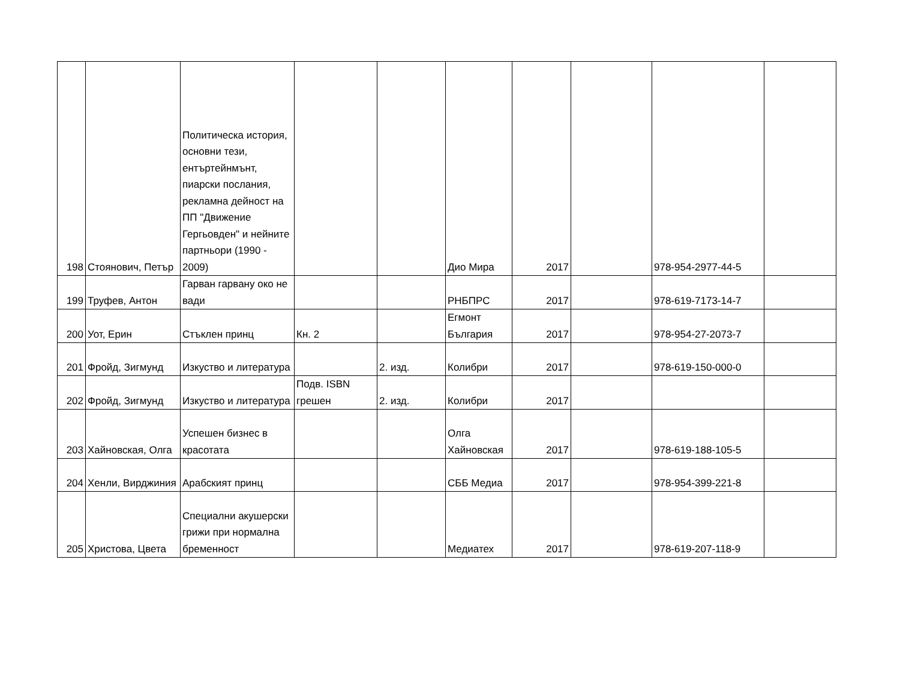| 198 | Стоянович, Петър | Политическа история, основни тези, ентъртейнмънт, пиарски послания, рекламна дейност на ПП "Движение Гергьовден" и нейните партньори (1990 - 2009) | | | Дио Мира | 2017 | | 978-954-2977-44-5 | |
| 199 | Труфев, Антон | Гарван гарвану око не вади | | | РНБПРС | 2017 | | 978-619-7173-14-7 | |
| 200 | Уот, Ерин | Стъклен принц | Кн. 2 | | Егмонт България | 2017 | | 978-954-27-2073-7 | |
| 201 | Фройд, Зигмунд | Изкуство и литература | | 2. изд. | Колибри | 2017 | | 978-619-150-000-0 | |
| 202 | Фройд, Зигмунд | Изкуство и литература | Подв. ISBN грешен | 2. изд. | Колибри | 2017 | | | |
| 203 | Хайновская, Олга | Успешен бизнес в красотата | | | Олга Хайновская | 2017 | | 978-619-188-105-5 | |
| 204 | Хенли, Вирджиния | Арабският принц | | | СББ Медиа | 2017 | | 978-954-399-221-8 | |
| 205 | Христова, Цвета | Специални акушерски грижи при нормална бременност | | | Медиатех | 2017 | | 978-619-207-118-9 | |